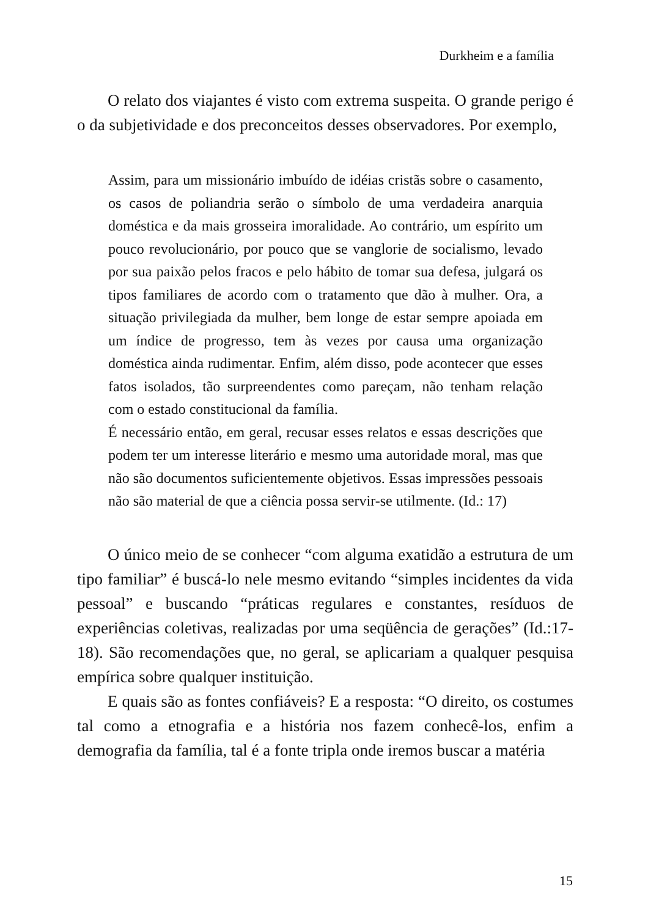Durkheim e a família
O relato dos viajantes é visto com extrema suspeita. O grande perigo é o da subjetividade e dos preconceitos desses observadores. Por exemplo,
Assim, para um missionário imbuído de idéias cristãs sobre o casamento, os casos de poliandria serão o símbolo de uma verdadeira anarquia doméstica e da mais grosseira imoralidade. Ao contrário, um espírito um pouco revolucionário, por pouco que se vanglorie de socialismo, levado por sua paixão pelos fracos e pelo hábito de tomar sua defesa, julgará os tipos familiares de acordo com o tratamento que dão à mulher. Ora, a situação privilegiada da mulher, bem longe de estar sempre apoiada em um índice de progresso, tem às vezes por causa uma organização doméstica ainda rudimentar. Enfim, além disso, pode acontecer que esses fatos isolados, tão surpreendentes como pareçam, não tenham relação com o estado constitucional da família.
É necessário então, em geral, recusar esses relatos e essas descrições que podem ter um interesse literário e mesmo uma autoridade moral, mas que não são documentos suficientemente objetivos. Essas impressões pessoais não são material de que a ciência possa servir-se utilmente. (Id.: 17)
O único meio de se conhecer “com alguma exatidão a estrutura de um tipo familiar” é buscá-lo nele mesmo evitando “simples incidentes da vida pessoal” e buscando “práticas regulares e constantes, resíduos de experiências coletivas, realizadas por uma seqüência de gerações” (Id.:17-18). São recomendações que, no geral, se aplicariam a qualquer pesquisa empírica sobre qualquer instituição.
E quais são as fontes confiáveis? E a resposta: “O direito, os costumes tal como a etnografia e a história nos fazem conhecê-los, enfim a demografia da família, tal é a fonte tripla onde iremos buscar a matéria
15